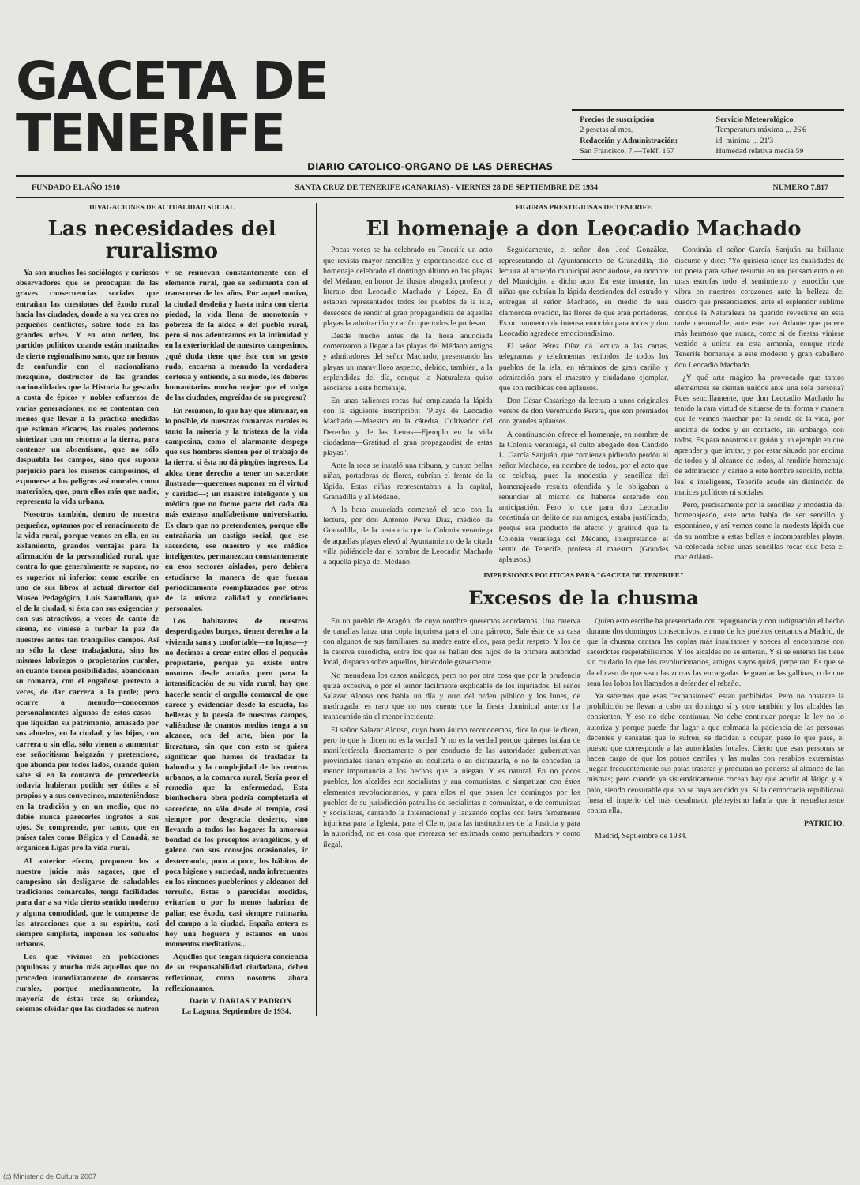GACETA DE TENERIFE
Precios de suscripción
2 pesetas al mes.
Redacción y Administración:
San Francisco, 7.—Teléf. 157
Servicio Meteorológico
Temperatura máxima ... 26'6
id. mínima ... 21'3
Humedad relativa media 59
DIARIO CATOLICO-ORGANO DE LAS DERECHAS
FUNDADO EL AÑO 1910 SANTA CRUZ DE TENERIFE (CANARIAS) - VIERNES 28 DE SEPTIEMBRE DE 1934 NUMERO 7.817
DIVAGACIONES DE ACTUALIDAD SOCIAL
Las necesidades del ruralismo
Ya son muchos los sociólogos y curiosos observadores que se preocupan de las graves consecuencias sociales que entrañan las cuestiones del éxodo rural hacia las ciudades, donde a su vez crea no pequeños conflictos, sobre todo en las grandes urbes. Y en otro orden, los partidos políticos cuando están matizados de cierto regionalismo sano, que no hemos de confundir con el nacionalismo mezquino, destructor de las grandes nacionalidades que la Historia ha gestado a costa de épicos y nobles esfuerzos de varias generaciones, no se contentan con menos que llevar a la práctica medidas que estiman eficaces, las cuales podemos sintetizar con un retorno a la tierra, para contener un absentismo, que no sólo despuebla los campos, sino que supone perjuicio para los mismos campesinos, el exponerse a los peligros así morales como materiales, que, para ellos más que nadie, representa la vida urbana.
Nosotros también, dentro de nuestra pequeñez, optamos por el renacimiento de la vida rural, porque vemos en ella, en su aislamiento, grandes ventajas para la afirmación de la personalidad rural, que contra lo que generalmente se supone, no es superior ni inferior, como escribe en uno de sus libros el actual director del Museo Pedagógico, Luis Santullano, que el de la ciudad, si ésta con sus exigencias y con sus atractivos, a veces de canto de sirena, no viniese a turbar la paz de nuestros antes tan tranquilos campos. Así no sólo la clase trabajadora, sino los mismos labriegos o propietarios rurales, en cuanto tienen posibilidades, abandonan su comarca, con el engañoso pretexto a veces, de dar carrera a la prole; pero ocurre a menudo—conocemos personalmentes algunos de estos casos—que liquidan su patrimonio, amasado por sus abuelos, en la ciudad, y los hijos, con carrera o sin ella, sólo vienen a aumentar ese señoritismo holgazán y pretencioso, que abunda por todos lados, cuando quien sabe si en la comarca de procedencia todavía hubieran podido ser útiles a sí propios y a sus convecinos, manteniéndose en la tradición y en un medio, que no debió nunca parecerles ingratos a sus ojos. Se comprende, por tanto, que en países tales como Bélgica y el Canadá, se organicen Ligas pro la vida rural.
Al anterior efecto, proponen los a nuestro juicio más sagaces, que el campesino sin desligarse de saludables tradiciones comarcales, tenga facilidades para dar a su vida cierto sentido moderno y alguna comodidad, que le compense de las atracciones que a su espíritu, casi siempre simplista, imponen los señuelos urbanos.
Los que vivimos en poblaciones populosas y mucho más aquellos que no proceden inmediatamente de comarcas rurales, porque medianamente, la mayoría de éstas trae su oriundez, solemos olvidar que las ciudades se nutren y se renuevan constantemente con el elemento rural, que se sedimenta con el transcurso de los años. Por aquel motivo, la ciudad desdeña y hasta mira con cierta piedad, la vida llena de monotonía y pobreza de la aldea o del pueblo rural, pero si nos adentramos en la intimidad y en la exterioridad de nuestros campesinos, ¿qué duda tiene que éste con su gesto rudo, encarna a menudo la verdadera cortesía y entiende, a su modo, los deberes humanitarios mucho mejor que el vulgo de las ciudades, engreídas de su progreso?
En resúmen, lo que hay que eliminar, en lo posible, de nuestras comarcas rurales es tanto la miseria y la tristeza de la vida campesina, como el alarmante despego que sus hombres sienten por el trabajo de la tierra, si ésta no dá pingües ingresos. La aldea tiene derecho a tener un sacerdote ilustrado—queremos suponer en él virtud y caridad—; un maestro inteligente y un médico que no forme parte del cada día más extenso analfabetismo universitario. Es claro que no pretendemos, porque ello entrañaría un castigo social, que ese sacerdote, ese maestro y ese médico inteligentes, permanezcan constantemente en esos sectores aislados, pero debiera estudiarse la manera de que fueran periódicamente reemplazados por otros de la misma calidad y condiciones personales.
Los habitantes de nuestros desperdigados burgos, tienen derecho a la vivienda sana y confortable—no lujosa—y no decimos a crear entre ellos el pequeño propietario, porque ya existe entre nosotros desde antaño, pero para la intensificación de su vida rural, hay que hacerle sentir el orgullo comarcal de que carece y evidenciar desde la escuela, las bellezas y la poesía de nuestros campos, valiéndose de cuantos medios tenga a su alcance, ora del arte, bien por la literatura, sin que con esto se quiera significar que hemos de trasladar la balumba y la complejidad de los centros urbanos, a la comarca rural. Sería peor el remedio que la enfermedad. Esta bienhechora obra podría completarla el sacerdote, no sólo desde el templo, casi siempre por desgracia desierto, sino llevando a todos los hogares la amorosa bondad de los preceptos evangélicos, y el galeno con sus consejos ocasionales, ir desterrando, poco a poco, los hábitos de poca higiene y suciedad, nada infrecuentes en los rincones pueblerinos y aldeanos del terruño. Estas o parecidas medidas, evitarían o por lo menos habrían de paliar, ese éxodo, casi siempre rutinario, del campo a la ciudad. España entera es hoy una hoguera y estamos en unos momentos meditativos...
Aquéllos que tengan siquiera conciencia de su responsabilidad ciudadana, deben reflexionar, como nosotros ahora reflexionamos.
Dacio V. DARIAS Y PADRON
La Laguna, Septiembre de 1934.
FIGURAS PRESTIGIOSAS DE TENERIFE
El homenaje a don Leocadio Machado
Pocas veces se ha celebrado en Tenerife un acto que revista mayor sencillez y espontaneidad que el homenaje celebrado el domingo último en las playas del Médano, en honor del ilustre abogado, profesor y literato don Leocadio Machado y López. En él estaban representados todos los pueblos de la isla, deseosos de rendir al gran propagandista de aquellas playas la admiración y cariño que todos le profesan.
Desde mucho antes de la hora anunciada comenzaron a llegar a las playas del Médano amigos y admiradores del señor Machado, presentando las playas un maravilloso aspecto, debido, también, a la esplendidez del día, conque la Naturaleza quiso asociarse a este homenaje.
En unas salientes rocas fué emplazada la lápida con la siguiente inscripción: "Playa de Leocadio Machado.—Maestro en la cátedra. Cultivador del Derecho y de las Letras—Ejemplo en la vida ciudadana—Gratitud al gran propagandist de estas playas".
Ante la roca se instaló una tribuna, y cuatro bellas niñas, portadoras de flores, cubrían el frente de la lápida. Estas niñas representaban a la capital, Granadilla y al Médano.
A la hora anunciada comenzó el acto con la lectura, por don Antonio Pérez Díaz, médico de Granadilla, de la instancia que la Colonia veraniega de aquellas playas elevó al Ayuntamiento de la citada villa pidiéndole dar el nombre de Leocadio Machado a aquella playa del Médano.
Seguidamente, el señor don José González, representando al Ayuntamiento de Granadilla, dió lectura al acuerdo municipal asociándose, en nombre del Municipio, a dicho acto. En este instante, las niñas que cubrían la lápida descienden del estrado y entregan al señor Machado, en medio de una clamorosa ovación, las flores de que eran portadoras. Es un momento de intensa emoción para todos y don Leocadio agradece emocionadísimo.
El señor Pérez Díaz dá lectura a las cartas, telegramas y telefonemas recibidos de todos los pueblos de la isla, en términos de gran cariño y admiración para el maestro y ciudadano ejemplar, que son recibidas con aplausos.
Don César Casariego da lectura a unos originales versos de don Veremundo Perera, que son premiados con grandes aplausos.
A continuación ofrece el homenaje, en nombre de la Colonia veraniega, el culto abogado don Cándido L. García Sanjuán, que comienza pidiendo perdón al señor Machado, en nombre de todos, por el acto que se celebra, pues la modestia y sencillez del homenajeado resulta ofendida y le obligaban a renunciar al mismo de haberse enterado con anticipación. Pero lo que para don Leocadio constituía un delito de sus amigos, estaba justificado, porque era producto de afecto y gratitud que la Colonia veraniega del Médano, interpretando el sentir de Tenerife, profesa al maestro. (Grandes aplausos.)
Continúa el señor García Sanjuán su brillante discurso y dice: "Yo quisiera tener las cualidades de un poeta para saber resumir en un pensamiento o en unas estrofas todo el sentimiento y emoción que vibra en nuestros corazones ante la belleza del cuadro que presenciamos, ante el esplendor sublime conque la Naturaleza ha querido revestirse en esta tarde memorable; ante este mar Atlante que parece más hermoso que nunca, como si de fiestas viniese vestido a unirse en esta armonía, conque rinde Tenerife homenaje a este modesto y gran caballero don Leocadio Machado.
¿Y qué arte mágico ha provocado que tantos elementoss se sientan unidos ante una sola persona? Pues sencillamente, que don Leocadio Machado ha tenido la rara virtud de situarse de tal forma y manera que le vemos marchar por la senda de la vida, por encima de todos y en contacto, sin embargo, con todos. Es para nosotros un guión y un ejemplo en que aprender y que imitar, y por estar situado por encima de todos y al alcance de todos, al rendirle homenaje de admiración y cariño a este hombre sencillo, noble, leal e inteligente, Tenerife acude sin distinción de matices políticos ni sociales.
Pero, precisamente por la sencillez y modestia del homenajeado, este acto había de ser sencillo y espontáneo, y así vemos como la modesta lápida que da su nombre a estas bellas e incomparables playas, va colocada sobre unas sencillas rocas que besa el mar Atlánti-
IMPRESIONES POLITICAS PARA "GACETA DE TENERIFE"
Excesos de la chusma
En un pueblo de Aragón, de cuyo nombre queremos acordarnos. Una caterva de canallas lanza una copla injuriosa para el cura párroco, Sale éste de su casa con algunos de sus familiares, su madre entre ellos, para pedir respeto. Y los de la caterva susodicha, entre los que se hallan dos hijos de la primera autoridad local, disparan sobre aquellos, hiriéndole gravemente.
No menudean los casos análogos, pero no por otra cosa que por la prudencia quizá excesiva, o por el temor fácilmente explicable de los injuriados. El señor Salazar Alonso nos habla un día y otro del orden público y los lunes, de madrugada, es raro que no nos cuente que la fiesta dominical anterior ha transcurrido sin el menor incidente.
El señor Salazar Alonso, cuyo buen ánimo reconocemos, dice lo que le dicen, pero lo que le dicen no es la verdad. Y no es la verdad porque quienes habían de manifestársela directamente o por conducto de las autoridades gubernativas provinciales tienen empeño en ocultarla o en disfrazarla, o no le conceden la menor importancia a los hechos que la niegan. Y es natural. En no pocos pueblos, los alcaldes son socialistas y aun comunistas, o simpatizan con éstos elementos revolucionarios, y para ellos el que pasen los domingos por los pueblos de su jurisdicción patrullas de socialistas o comunistas, o de comunistas y socialistas, cantando la Internacional y lanzando coplas con letra ferozmente injuriosa para la Iglesia, para el Clero, para las instituciones de la Justicia y para la autoridad, no es cosa que merezca ser estimada como perturbadora y como ilegal.
Quien esto escribe ha presenciado con repugnancia y con indignación el hecho durante dos domingos consecutivos, en uno de los pueblos cercanos a Madrid, de que la chusma cantara las coplas más insultantes y soeces al encontrarse con sacerdotes respetabilísimos. Y los alcaldes no se enteran. Y si se enteran les tiene sin cuidado lo que los revolucionarios, amigos suyos quizá, perpetran. Es que se da el caso de que sean las zorras las encargadas de guardar las gallinas, o de que sean los lobos los llamados a defender el rebaño.
Ya sabemos que esas "expansiones" están prohibidas. Pero no obstante la prohibición se llevan a cabo un domingo sí y otro también y los alcaldes las consienten. Y eso no debe continuar. No debe continuar porque la ley no lo autoriza y porque puede dar lugar a que colmada la paciencia de las personas decentes y sensatas que lo sufren, se decidan a ocupar, pase lo que pase, el puesto que corresponde a las autoridades locales. Cierto que esas personas se hacen cargo de que los potros cerriles y las mulas con resabios extremistas juegan frecuentemente sus patas traseras y procuran no ponerse al alcance de las mismas; pero cuando ya sistemáticamente cocean hay que acudir al látigo y al palo, siendo censurable que no se haya acudido ya. Si la democracia republicana fuera el imperio del más desalmado plebeyismo habría que ir resueltamente contra ella.
PATRICIO.
Madrid, Septiembre de 1934.
(c) Ministerio de Cultura 2007